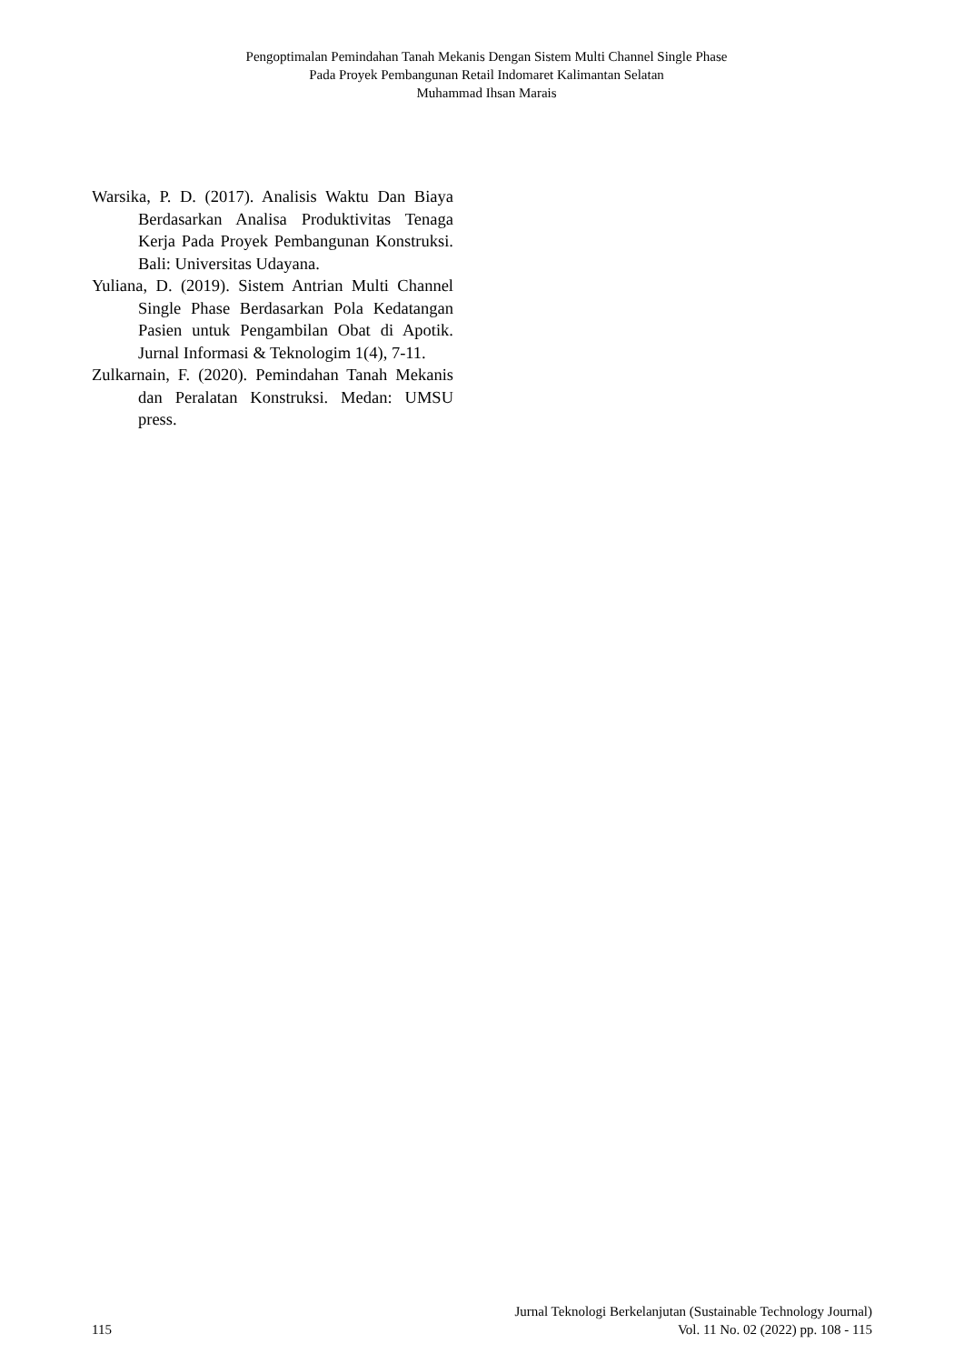Pengoptimalan Pemindahan Tanah Mekanis Dengan Sistem Multi Channel Single Phase
Pada Proyek Pembangunan Retail Indomaret Kalimantan Selatan
Muhammad Ihsan Marais
Warsika, P. D. (2017). Analisis Waktu Dan Biaya Berdasarkan Analisa Produktivitas Tenaga Kerja Pada Proyek Pembangunan Konstruksi. Bali: Universitas Udayana.
Yuliana, D. (2019). Sistem Antrian Multi Channel Single Phase Berdasarkan Pola Kedatangan Pasien untuk Pengambilan Obat di Apotik. Jurnal Informasi & Teknologim 1(4), 7-11.
Zulkarnain, F. (2020). Pemindahan Tanah Mekanis dan Peralatan Konstruksi. Medan: UMSU press.
115 Jurnal Teknologi Berkelanjutan (Sustainable Technology Journal)
Vol. 11 No. 02 (2022) pp. 108 - 115